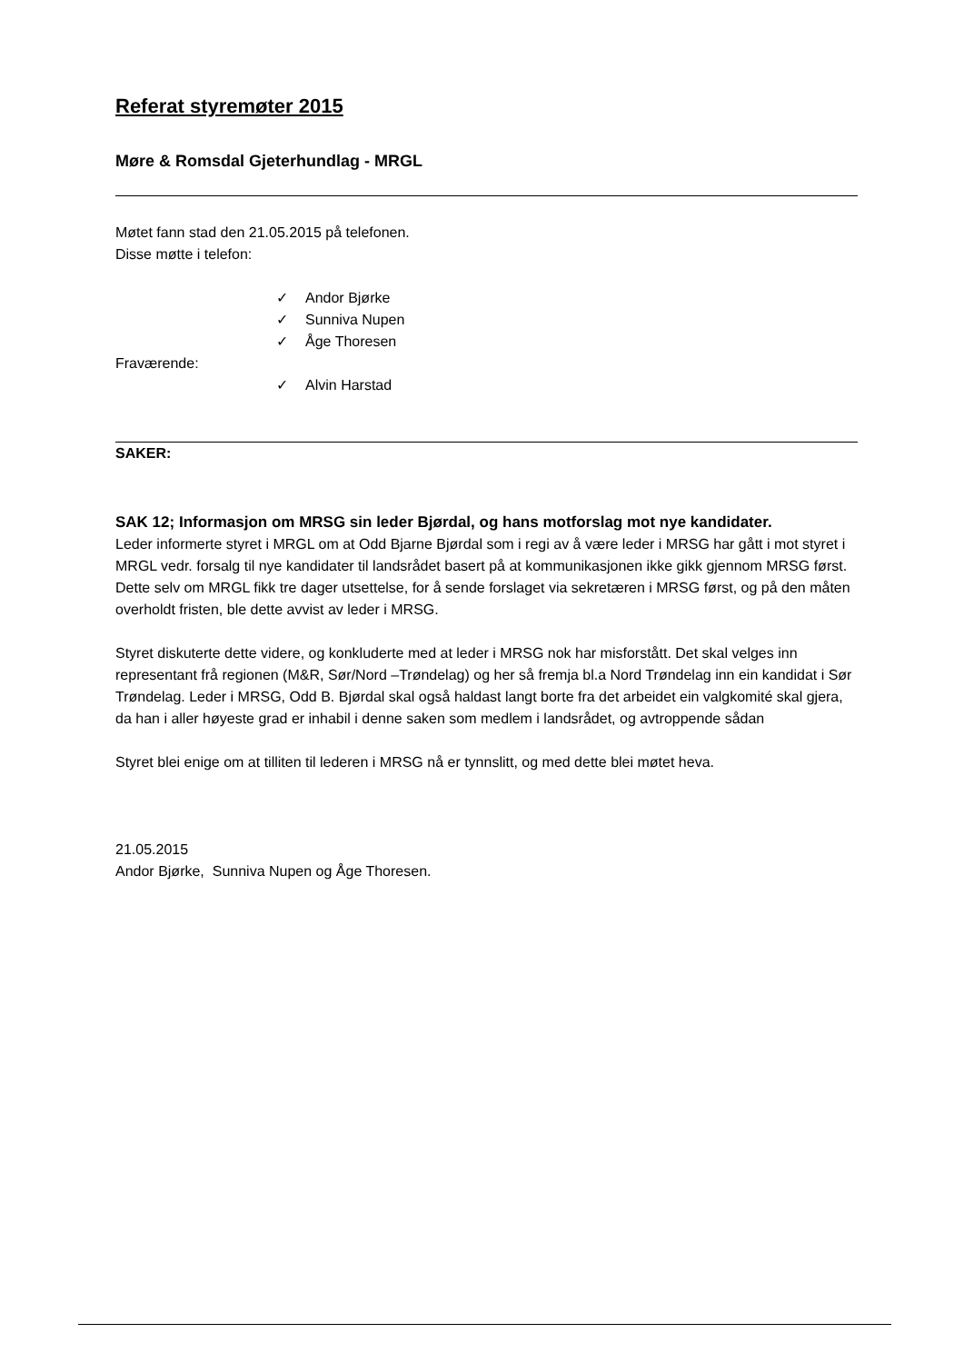Referat styremøter 2015
Møre & Romsdal Gjeterhundlag - MRGL
Møtet fann stad den 21.05.2015 på telefonen.
Disse møtte i telefon:
✓ Andor Bjørke
✓ Sunniva Nupen
✓ Åge Thoresen
Fraværende:
✓ Alvin Harstad
SAKER:
SAK 12; Informasjon om MRSG sin leder Bjørdal, og hans motforslag mot nye kandidater.
Leder informerte styret i MRGL om at Odd Bjarne Bjørdal som i regi av å være leder i MRSG har gått i mot styret i MRGL vedr. forsalg til nye kandidater til landsrådet basert på at kommunikasjonen ikke gikk gjennom MRSG først. Dette selv om MRGL fikk tre dager utsettelse, for å sende forslaget via sekretæren i MRSG først, og på den måten overholdt fristen, ble dette avvist av leder i MRSG.
Styret diskuterte dette videre, og konkluderte med at leder i MRSG nok har misforstått. Det skal velges inn representant frå regionen (M&R, Sør/Nord –Trøndelag) og her så fremja bl.a Nord Trøndelag inn ein kandidat i Sør Trøndelag. Leder i MRSG, Odd B. Bjørdal skal også haldast langt borte fra det arbeidet ein valgkomité skal gjera, da han i aller høyeste grad er inhabil i denne saken som medlem i landsrådet, og avtroppende sådan
Styret blei enige om at tilliten til lederen i MRSG nå er tynnslitt, og med dette blei møtet heva.
21.05.2015
Andor Bjørke, Sunniva Nupen og Åge Thoresen.